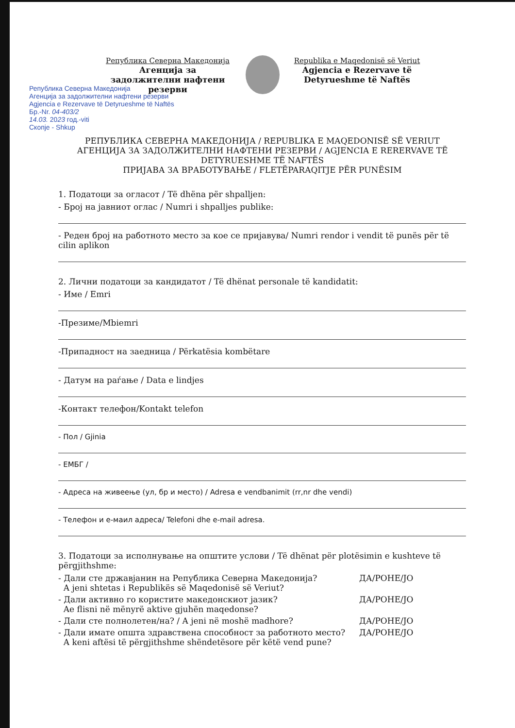Република Северна Македонија
Агенција за задолжителни нафтени резерви
Republika e Maqedonisë së Veriut
Agjencia e Rezervave të Detyrueshme të Naftës
Република Северна Македонија
Агенција за задолжителни нафтени резерви
Agjencia e Rezervave të Detyrueshme të Naftës
Бр.-Nr. 04-403/2
14.03. 2023 год.-viti
Скопје - Shkup
РЕПУБЛИКА СЕВЕРНА МАКЕДОНИЈА / REPUBLIKA E MAQEDONISË SË VERIUT
АГЕНЦИЈА ЗА ЗАДОЛЖИТЕЛНИ НАФТЕНИ РЕЗЕРВИ / AGJENCIA E RERERVAVE TË DETYRUESHME TË NAFTËS
ПРИЈАВА ЗА ВРАБОТУВАЊЕ / FLETËPARAQITJE PËR PUNËSIM
1. Податоци за огласот / Të dhëna për shpalljen:
- Број на јавниот оглас / Numri i shpalljes publike:
- Реден број на работното место за кое се пријавува/ Numri rendor i vendit të punës për të cilin aplikon
2. Лични податоци за кандидатот / Të dhënat personale të kandidatit:
- Име / Emri
-Презиме/Mbiemri
-Припадност на заедница / Përkatësia kombëtare
- Датум на раѓање / Data e lindjes
-Контакт телефон/Kontakt telefon
- Пол / Gjinia
- ЕМБГ /
- Адреса на живеење (ул, бр и место) / Adresa e vendbanimit (rr,nr dhe vendi)
- Телефон и е-маил адреса/ Telefoni dhe e-mail adresa.
3. Податоци за исполнување на општите услови / Të dhënat për plotësimin e kushteve të përgjithshme:
- Дали сте државјанин на Република Северна Македонија?
A jeni shtetas i Republikës së Maqedonisë së Veriut? ДА/PO НЕ/JO
- Дали активно го користите македонскиот јазик?
Ae flisni në mënyrë aktive gjuhën maqedonse? ДА/PO НЕ/JO
- Дали сте полнолетен/на? / A jeni në moshë madhore? ДА/PO НЕ/JO
- Дали имате општа здравствена способност за работното место?
A keni aftësi të përgjithshme shëndetësore për këtë vend pune? ДА/PO НЕ/JO